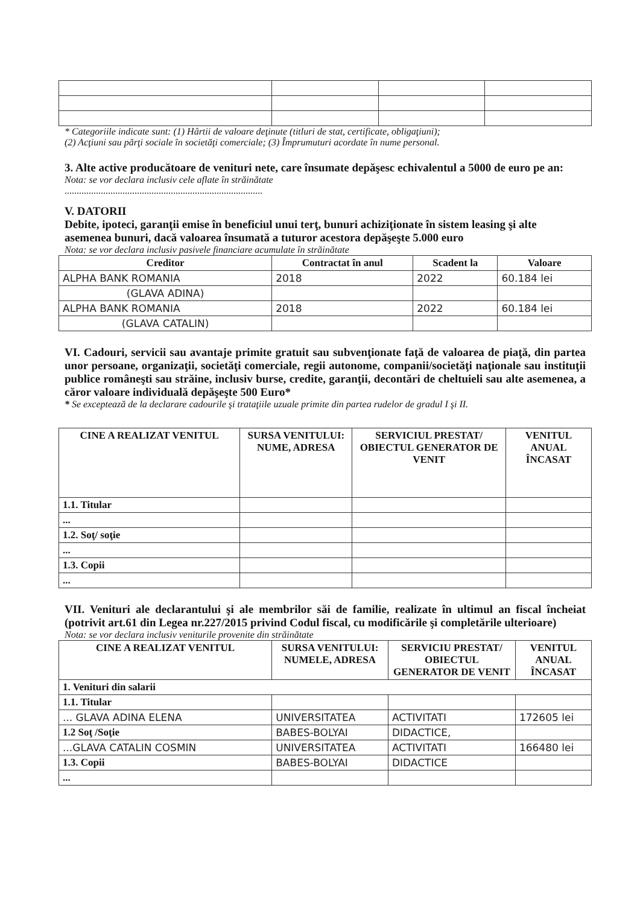* Categoriile indicate sunt: (1) Hârtii de valoare deţinute (titluri de stat, certificate, obligaţiuni);
(2) Acţiuni sau părţi sociale în societăţi comerciale; (3) Împrumuturi acordate în nume personal.
3. Alte active producătoare de venituri nete, care însumate depăşesc echivalentul a 5000 de euro pe an:
Nota: se vor declara inclusiv cele aflate în străinătate
..................................................................................
V. DATORII
Debite, ipoteci, garanţii emise în beneficiul unui terţ, bunuri achiziţionate în sistem leasing şi alte asemenea bunuri, dacă valoarea însumată a tuturor acestora depăşeşte 5.000 euro
Nota: se vor declara inclusiv pasivele financiare acumulate în străinătate
| Creditor | Contractat în anul | Scadent la | Valoare |
| --- | --- | --- | --- |
| ALPHA BANK ROMANIA | 2018 | 2022 | 60.184 lei |
| (GLAVA ADINA) | | | |
| ALPHA BANK ROMANIA | 2018 | 2022 | 60.184 lei |
| (GLAVA CATALIN) | | | |
VI. Cadouri, servicii sau avantaje primite gratuit sau subvenţionate faţă de valoarea de piaţă, din partea unor persoane, organizaţii, societăţi comerciale, regii autonome, companii/societăţi naţionale sau instituţii publice româneşti sau străine, inclusiv burse, credite, garanţii, decontări de cheltuieli sau alte asemenea, a căror valoare individuală depăşeşte 500 Euro*
* Se exceptează de la declarare cadourile şi trataţiile uzuale primite din partea rudelor de gradul I şi II.
| CINE A REALIZAT VENITUL | SURSA VENITULUI: NUME, ADRESA | SERVICIUL PRESTAT/ OBIECTUL GENERATOR DE VENIT | VENITUL ANUAL ÎNCASAT |
| --- | --- | --- | --- |
| 1.1. Titular | | | |
| ... | | | |
| 1.2. Soţ/ soţie | | | |
| ... | | | |
| 1.3. Copii | | | |
| ... | | | |
VII. Venituri ale declarantului şi ale membrilor săi de familie, realizate în ultimul an fiscal încheiat (potrivit art.61 din Legea nr.227/2015 privind Codul fiscal, cu modificările şi completările ulterioare)
Nota: se vor declara inclusiv veniturile provenite din străinătate
| CINE A REALIZAT VENITUL | SURSA VENITULUI: NUMELE, ADRESA | SERVICIU PRESTAT/ OBIECTUL GENERATOR DE VENIT | VENITUL ANUAL ÎNCASAT |
| --- | --- | --- | --- |
| 1. Venituri din salarii | | | |
| 1.1. Titular | | | |
| ... GLAVA ADINA ELENA | UNIVERSITATEA | ACTIVITATI | 172605 lei |
| 1.2 Soţ /Soţie | BABES-BOLYAI | DIDACTICE, | |
| ...GLAVA CATALIN COSMIN | UNIVERSITATEA | ACTIVITATI | 166480 lei |
| 1.3. Copii | BABES-BOLYAI | DIDACTICE | |
| ... | | | |